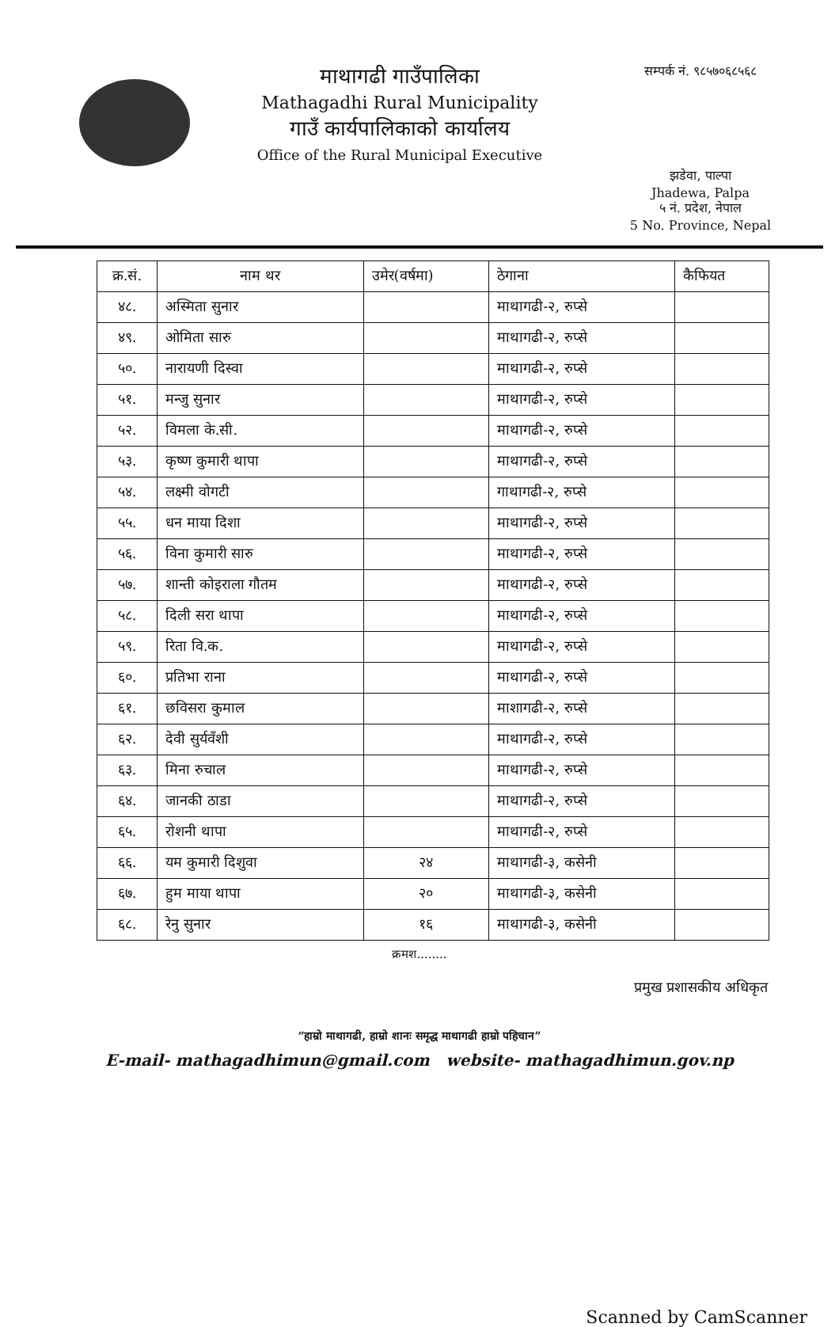माथागढी गाउँपालिका
Mathagadhi Rural Municipality
गाउँ कार्यपालिकाको कार्यालय
Office of the Rural Municipal Executive
सम्पर्क नं. ९८५७०६८५६८
झडेवा, पाल्पा
Jhadewa, Palpa
५ नं. प्रदेश, नेपाल
5 No. Province, Nepal
| क्र.सं. | नाम थर | उमेर(वर्षमा) | ठेगाना | कैफियत |
| --- | --- | --- | --- | --- |
| ४८. | अस्मिता सुनार | | माथागढी-२, रुप्से | |
| ४९. | ओमिता सारु | | माथागढी-२, रुप्से | |
| ५०. | नारायणी दिस्वा | | माथागढी-२, रुप्से | |
| ५१. | मन्जु सुनार | | माथागढी-२, रुप्से | |
| ५२. | विमला के.सी. | | माथागढी-२, रुप्से | |
| ५३. | कृष्ण कुमारी थापा | | माथागढी-२, रुप्से | |
| ५४. | लक्ष्मी वोगटी | | गाथागढी-२, रुप्से | |
| ५५. | धन माया दिशा | | माथागढी-२, रुप्से | |
| ५६. | विना कुमारी सारु | | माथागढी-२, रुप्से | |
| ५७. | शान्ती कोइराला गौतम | | माथागढी-२, रुप्से | |
| ५८. | दिली सरा थापा | | माथागढी-२, रुप्से | |
| ५९. | रिता वि.क. | | माथागढी-२, रुप्से | |
| ६०. | प्रतिभा राना | | माथागढी-२, रुप्से | |
| ६१. | छविसरा कुमाल | | माशागढी-२, रुप्से | |
| ६२. | देवी सुर्यवँशी | | माथागढी-२, रुप्से | |
| ६३. | मिना रुचाल | | माथागढी-२, रुप्से | |
| ६४. | जानकी ठाडा | | माथागढी-२, रुप्से | |
| ६५. | रोशनी थापा | | माथागढी-२, रुप्से | |
| ६६. | यम कुमारी दिशुवा | २४ | माथागढी-३, कसेनी | |
| ६७. | हुम माया थापा | २० | माथागढी-३, कसेनी | |
| ६८. | रेनु सुनार | १६ | माथागढी-३, कसेनी | |
क्रमश........
प्रमुख प्रशासकीय अधिकृत
“हाम्रो माथागढी, हाम्रो शानः समृद्ध माथागढी हाम्रो पहिचान”
E-mail- mathagadhimun@gmail.com website- mathagadhimun.gov.np
Scanned by CamScanner